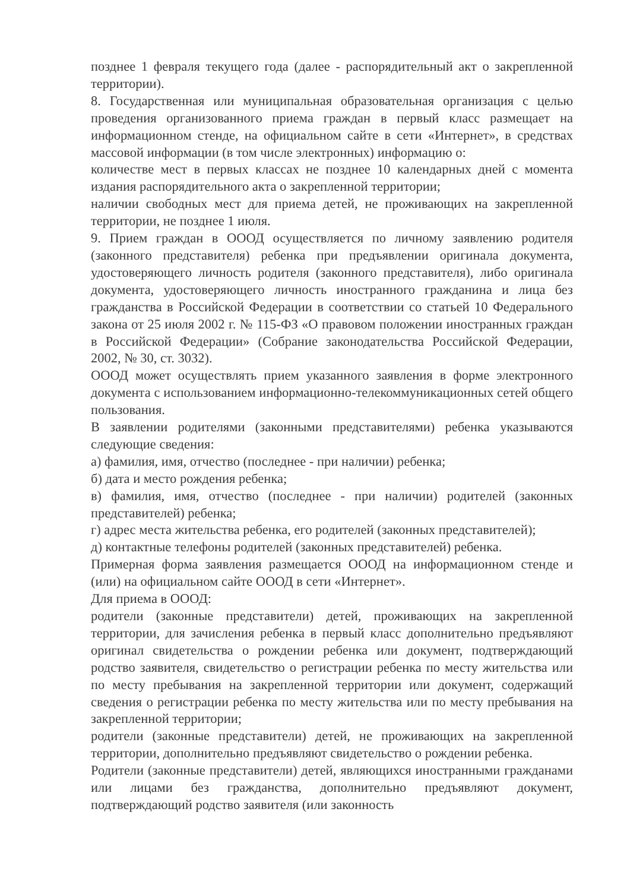позднее 1 февраля текущего года (далее - распорядительный акт о закрепленной территории).
8. Государственная или муниципальная образовательная организация с целью проведения организованного приема граждан в первый класс размещает на информационном стенде, на официальном сайте в сети «Интернет», в средствах массовой информации (в том числе электронных) информацию о:
количестве мест в первых классах не позднее 10 календарных дней с момента издания распорядительного акта о закрепленной территории;
наличии свободных мест для приема детей, не проживающих на закрепленной территории, не позднее 1 июля.
9. Прием граждан в ОООД осуществляется по личному заявлению родителя (законного представителя) ребенка при предъявлении оригинала документа, удостоверяющего личность родителя (законного представителя), либо оригинала документа, удостоверяющего личность иностранного гражданина и лица без гражданства в Российской Федерации в соответствии со статьей 10 Федерального закона от 25 июля 2002 г. № 115-ФЗ «О правовом положении иностранных граждан в Российской Федерации» (Собрание законодательства Российской Федерации, 2002, № 30, ст. 3032).
ОООД может осуществлять прием указанного заявления в форме электронного документа с использованием информационно-телекоммуникационных сетей общего пользования.
В заявлении родителями (законными представителями) ребенка указываются следующие сведения:
а) фамилия, имя, отчество (последнее - при наличии) ребенка;
б) дата и место рождения ребенка;
в) фамилия, имя, отчество (последнее - при наличии) родителей (законных представителей) ребенка;
г) адрес места жительства ребенка, его родителей (законных представителей);
д) контактные телефоны родителей (законных представителей) ребенка.
Примерная форма заявления размещается ОООД на информационном стенде и (или) на официальном сайте ОООД в сети «Интернет».
Для приема в ОООД:
родители (законные представители) детей, проживающих на закрепленной территории, для зачисления ребенка в первый класс дополнительно предъявляют оригинал свидетельства о рождении ребенка или документ, подтверждающий родство заявителя, свидетельство о регистрации ребенка по месту жительства или по месту пребывания на закрепленной территории или документ, содержащий сведения о регистрации ребенка по месту жительства или по месту пребывания на закрепленной территории;
родители (законные представители) детей, не проживающих на закрепленной территории, дополнительно предъявляют свидетельство о рождении ребенка.
Родители (законные представители) детей, являющихся иностранными гражданами или лицами без гражданства, дополнительно предъявляют документ, подтверждающий родство заявителя (или законность